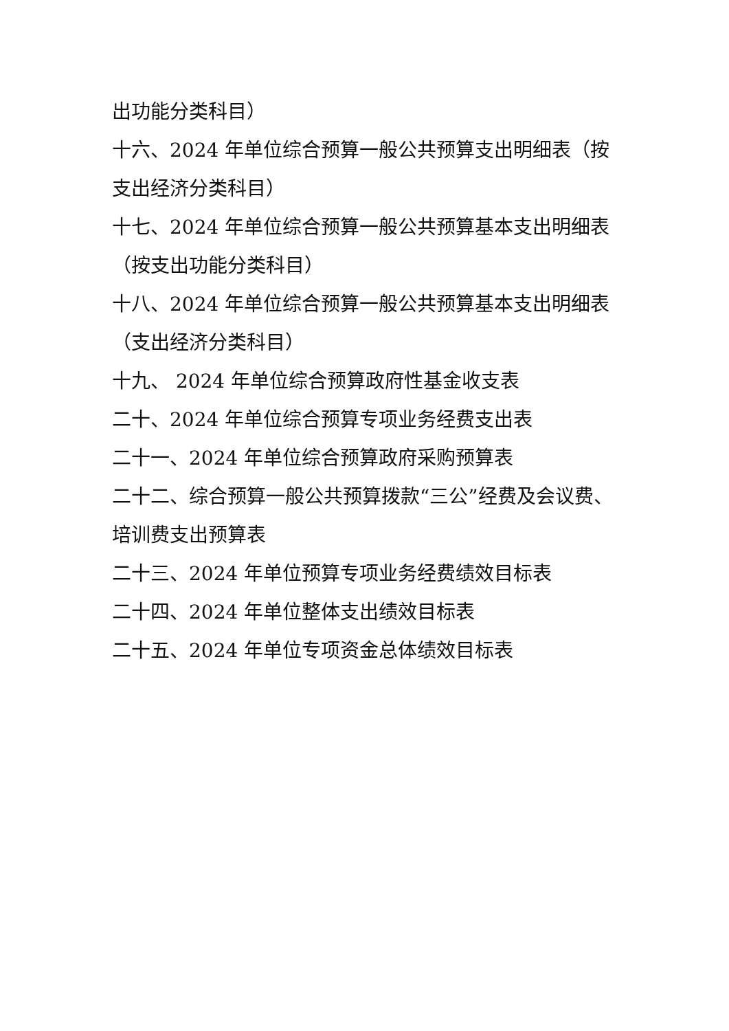出功能分类科目）
十六、2024 年单位综合预算一般公共预算支出明细表（按支出经济分类科目）
十七、2024 年单位综合预算一般公共预算基本支出明细表（按支出功能分类科目）
十八、2024 年单位综合预算一般公共预算基本支出明细表（支出经济分类科目）
十九、 2024 年单位综合预算政府性基金收支表
二十、2024 年单位综合预算专项业务经费支出表
二十一、2024 年单位综合预算政府采购预算表
二十二、综合预算一般公共预算拨款“三公”经费及会议费、培训费支出预算表
二十三、2024 年单位预算专项业务经费绩效目标表
二十四、2024 年单位整体支出绩效目标表
二十五、2024 年单位专项资金总体绩效目标表